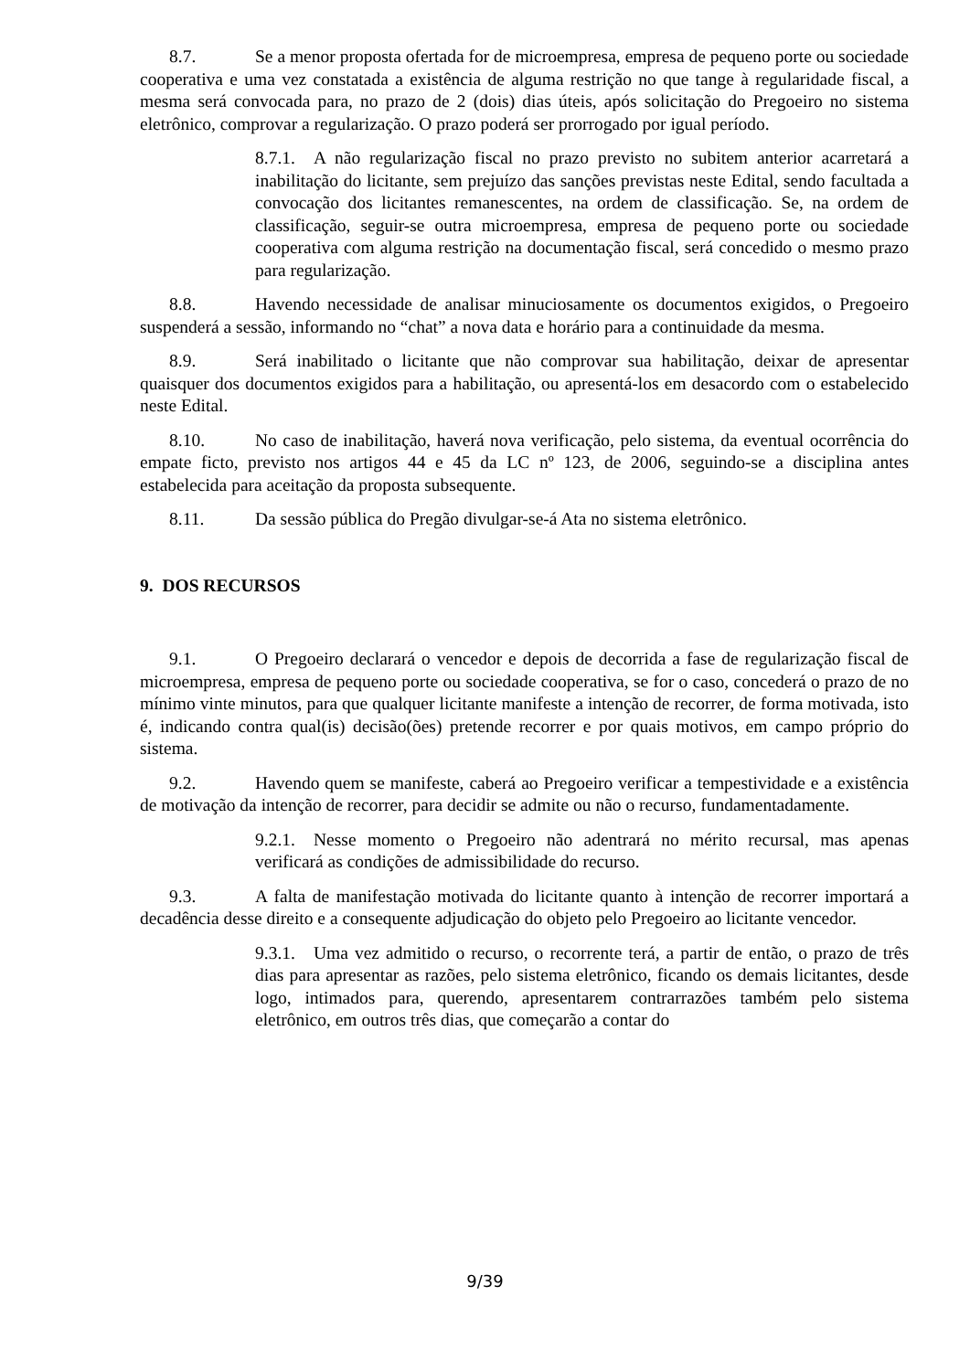8.7. Se a menor proposta ofertada for de microempresa, empresa de pequeno porte ou sociedade cooperativa e uma vez constatada a existência de alguma restrição no que tange à regularidade fiscal, a mesma será convocada para, no prazo de 2 (dois) dias úteis, após solicitação do Pregoeiro no sistema eletrônico, comprovar a regularização. O prazo poderá ser prorrogado por igual período.
8.7.1. A não regularização fiscal no prazo previsto no subitem anterior acarretará a inabilitação do licitante, sem prejuízo das sanções previstas neste Edital, sendo facultada a convocação dos licitantes remanescentes, na ordem de classificação. Se, na ordem de classificação, seguir-se outra microempresa, empresa de pequeno porte ou sociedade cooperativa com alguma restrição na documentação fiscal, será concedido o mesmo prazo para regularização.
8.8. Havendo necessidade de analisar minuciosamente os documentos exigidos, o Pregoeiro suspenderá a sessão, informando no “chat” a nova data e horário para a continuidade da mesma.
8.9. Será inabilitado o licitante que não comprovar sua habilitação, deixar de apresentar quaisquer dos documentos exigidos para a habilitação, ou apresentá-los em desacordo com o estabelecido neste Edital.
8.10. No caso de inabilitação, haverá nova verificação, pelo sistema, da eventual ocorrência do empate ficto, previsto nos artigos 44 e 45 da LC nº 123, de 2006, seguindo-se a disciplina antes estabelecida para aceitação da proposta subsequente.
8.11. Da sessão pública do Pregão divulgar-se-á Ata no sistema eletrônico.
9. DOS RECURSOS
9.1. O Pregoeiro declarará o vencedor e depois de decorrida a fase de regularização fiscal de microempresa, empresa de pequeno porte ou sociedade cooperativa, se for o caso, concederá o prazo de no mínimo vinte minutos, para que qualquer licitante manifeste a intenção de recorrer, de forma motivada, isto é, indicando contra qual(is) decisão(ões) pretende recorrer e por quais motivos, em campo próprio do sistema.
9.2. Havendo quem se manifeste, caberá ao Pregoeiro verificar a tempestividade e a existência de motivação da intenção de recorrer, para decidir se admite ou não o recurso, fundamentadamente.
9.2.1. Nesse momento o Pregoeiro não adentrará no mérito recursal, mas apenas verificará as condições de admissibilidade do recurso.
9.3. A falta de manifestação motivada do licitante quanto à intenção de recorrer importará a decadência desse direito e a consequente adjudicação do objeto pelo Pregoeiro ao licitante vencedor.
9.3.1. Uma vez admitido o recurso, o recorrente terá, a partir de então, o prazo de três dias para apresentar as razões, pelo sistema eletrônico, ficando os demais licitantes, desde logo, intimados para, querendo, apresentarem contrarrazões também pelo sistema eletrônico, em outros três dias, que começarão a contar do
9/39